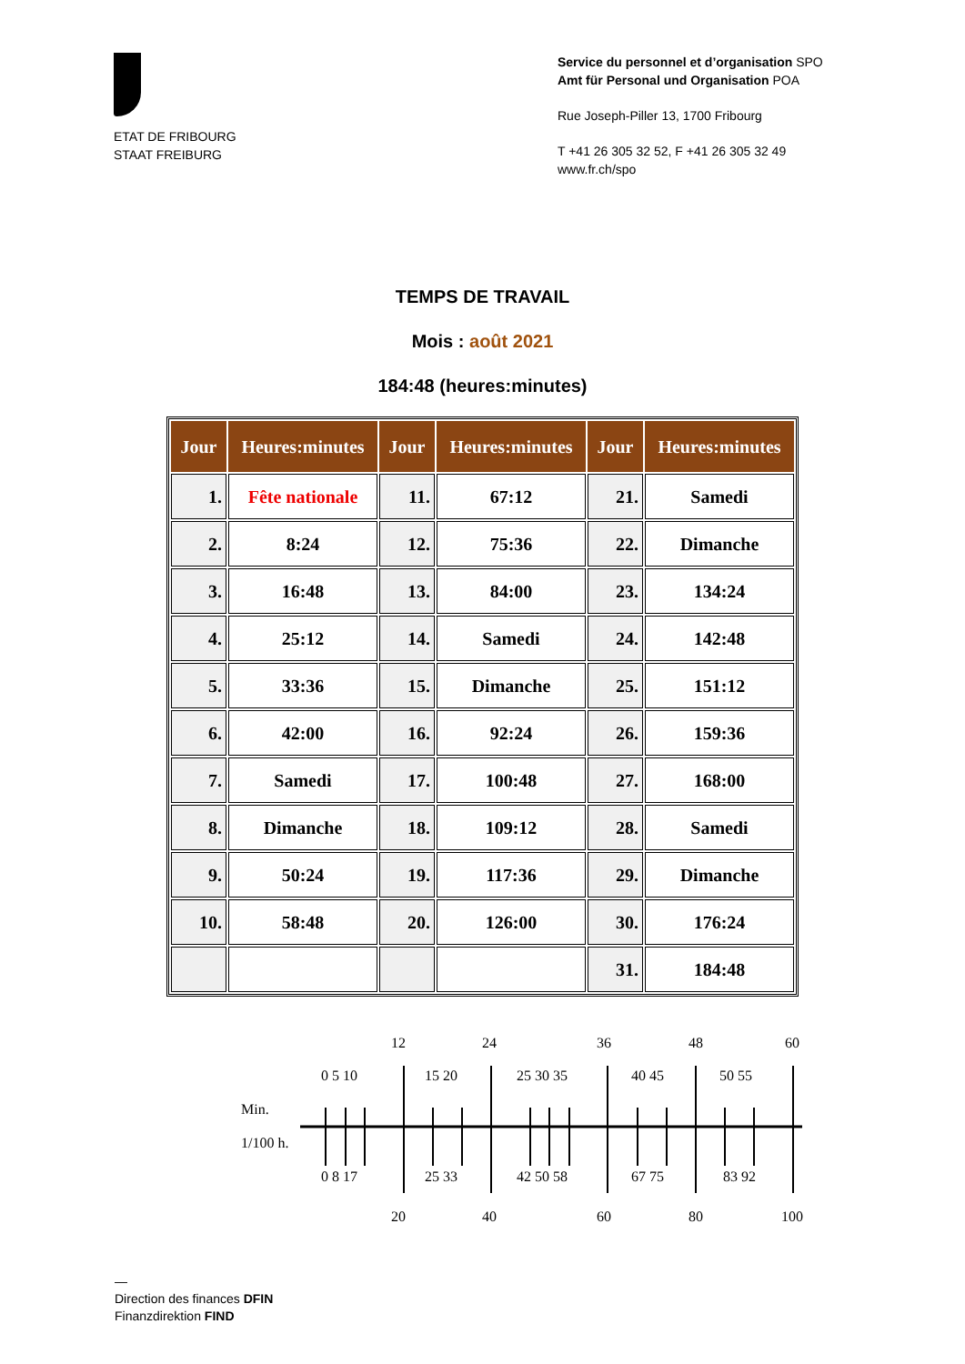ETAT DE FRIBOURG
STAAT FREIBURG
Service du personnel et d’organisation SPO
Amt für Personal und Organisation POA
Rue Joseph-Piller 13, 1700 Fribourg
T +41 26 305 32 52, F +41 26 305 32 49
www.fr.ch/spo
TEMPS DE TRAVAIL
Mois : août 2021
184:48 (heures:minutes)
| Jour | Heures:minutes | Jour | Heures:minutes | Jour | Heures:minutes |
| --- | --- | --- | --- | --- | --- |
| 1. | Fête nationale | 11. | 67:12 | 21. | Samedi |
| 2. | 8:24 | 12. | 75:36 | 22. | Dimanche |
| 3. | 16:48 | 13. | 84:00 | 23. | 134:24 |
| 4. | 25:12 | 14. | Samedi | 24. | 142:48 |
| 5. | 33:36 | 15. | Dimanche | 25. | 151:12 |
| 6. | 42:00 | 16. | 92:24 | 26. | 159:36 |
| 7. | Samedi | 17. | 100:48 | 27. | 168:00 |
| 8. | Dimanche | 18. | 109:12 | 28. | Samedi |
| 9. | 50:24 | 19. | 117:36 | 29. | Dimanche |
| 10. | 58:48 | 20. | 126:00 | 30. | 176:24 |
| | | | | 31. | 184:48 |
12
24
36
48
60
0 5 10
15 20
25 30 35
40 45
50 55
Min.
1/100 h.
0 8 17
25 33
42 50 58
67 75
83 92
20
40
60
80
100
—
Direction des finances DFIN
Finanzdirektion FIND